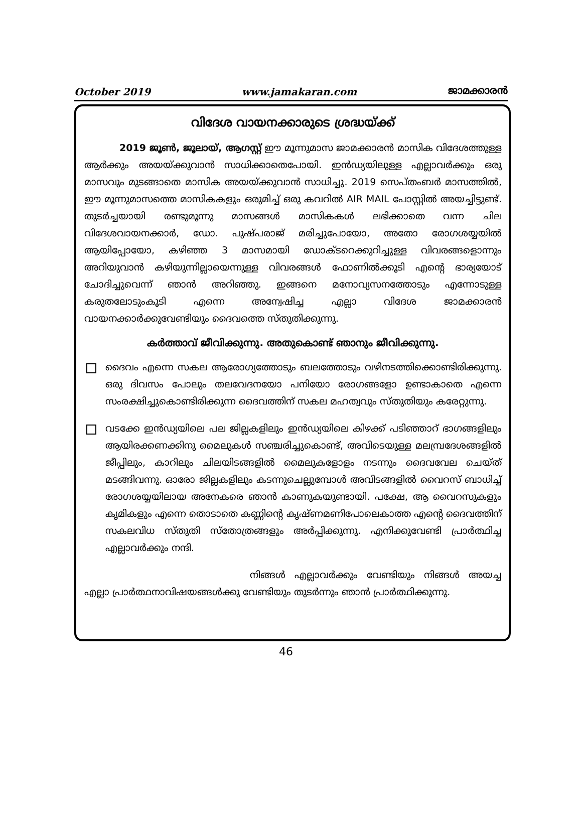October 2019 www.jamakaran.com ജാമക്കാരൻ
വിദേശ വായനക്കാരുടെ ശ്രദ്ധയ്ക്ക്
2019 ജൂൺ, ജൂലായ്, ആഗസ്റ്റ് ഈ മൂന്നുമാസ ജാമക്കാരൻ മാസിക വിദേശത്തുള്ള ആർക്കും അയയ്ക്കുവാൻ സാധിക്കാതെപോയി. ഇൻഡ്യയിലുള്ള എല്ലാവർക്കും ഒരു മാസവും മുടങ്ങാതെ മാസിക അയയ്ക്കുവാൻ സാധിച്ചു. 2019 സെപ്തംബർ മാസത്തിൽ, ഈ മൂന്നുമാസത്തെ മാസികകളും ഒരുമിച്ച് ഒരു കവറിൽ AIR MAIL പോസ്റ്റിൽ അയച്ചിട്ടുണ്ട്. തുടർച്ചയായി രണ്ടുമൂന്നു മാസങ്ങൾ മാസികകൾ ലഭിക്കാതെ വന്ന ചില വിദേശവായനക്കാർ, ഡോ. പുഷ്പരാജ് മരിച്ചുപോയോ, അതോ രോഗശയ്യയിൽ ആയിപ്പോയോ, കഴിഞ്ഞ 3 മാസമായി ഡോക്ടറെക്കുറിച്ചുള്ള വിവരങ്ങളൊന്നും അറിയുവാൻ കഴിയുന്നില്ലായെന്നുള്ള വിവരങ്ങൾ ഫോണിൽക്കൂടി എന്റെ ഭാര്യയോട് ചോദിച്ചുവെന്ന് ഞാൻ അറിഞ്ഞു. ഇങ്ങനെ മനോവ്യസനത്തോടും എന്നോടുള്ള കരുതലോടുംകൂടി എന്നെ അന്വേഷിച്ച എല്ലാ വിദേശ ജാമക്കാരൻ വായനക്കാർക്കുവേണ്ടിയും ദൈവത്തെ സ്തുതിക്കുന്നു.
കർത്താവ് ജീവിക്കുന്നു. അതുകൊണ്ട് ഞാനും ജീവിക്കുന്നു.
ദൈവം എന്നെ സകല ആരോഗ്യത്തോടും ബലത്തോടും വഴിനടത്തിക്കൊണ്ടിരിക്കുന്നു. ഒരു ദിവസം പോലും തലവേദനയോ പനിയോ രോഗങ്ങളോ ഉണ്ടാകാതെ എന്നെ സംരക്ഷിച്ചുകൊണ്ടിരിക്കുന്ന ദൈവത്തിന് സകല മഹത്വവും സ്തുതിയും കരേറ്റുന്നു.
വടക്കേ ഇൻഡ്യയിലെ പല ജില്ലകളിലും ഇൻഡ്യയിലെ കിഴക്ക് പടിഞ്ഞാറ് ഭാഗങ്ങളിലും ആയിരക്കണക്കിനു മൈലുകൾ സഞ്ചരിച്ചുകൊണ്ട്, അവിടെയുള്ള മലമ്പ്രദേശങ്ങളിൽ ജീപ്പിലും, കാറിലും ചിലയിടങ്ങളിൽ മൈലുകളോളം നടന്നും ദൈവവേല ചെയ്ത് മടങ്ങിവന്നു. ഓരോ ജില്ലകളിലും കടന്നുചെല്ലുമ്പോൾ അവിടങ്ങളിൽ വൈറസ് ബാധിച്ച് രോഗശയ്യയിലായ അനേകരെ ഞാൻ കാണുകയുണ്ടായി. പക്ഷേ, ആ വൈറസുകളും കൃമികളും എന്നെ തൊടാതെ കണ്ണിന്റെ കൃഷ്ണമണിപോലെകാത്ത എന്റെ ദൈവത്തിന് സകലവിധ സ്തുതി സ്തോത്രങ്ങളും അർപ്പിക്കുന്നു. എനിക്കുവേണ്ടി പ്രാർത്ഥിച്ച എല്ലാവർക്കും നന്ദി.
നിങ്ങൾ എല്ലാവർക്കും വേണ്ടിയും നിങ്ങൾ അയച്ച എല്ലാ പ്രാർത്ഥനാവിഷയങ്ങൾക്കു വേണ്ടിയും തുടർന്നും ഞാൻ പ്രാർത്ഥിക്കുന്നു.
46